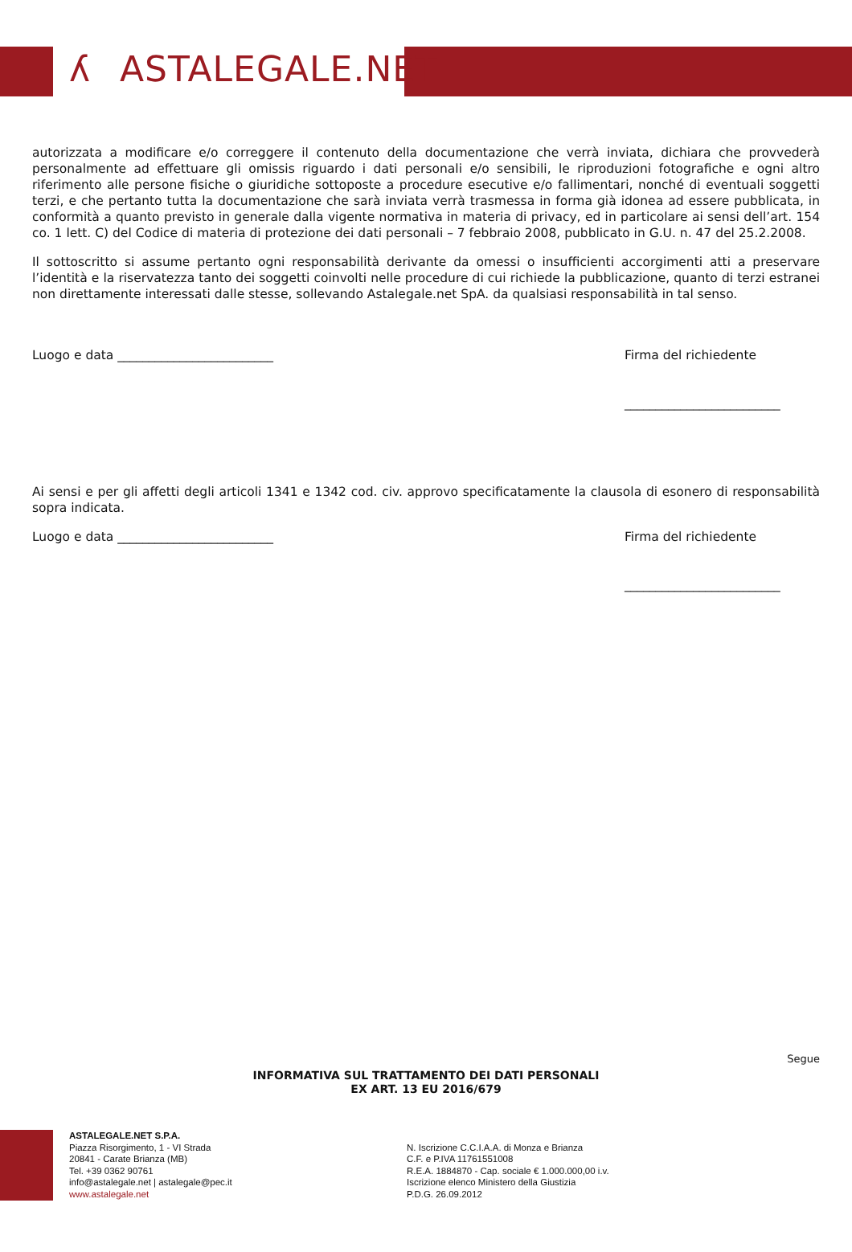ʎ ASTALEGALE.NET
autorizzata a modificare e/o correggere il contenuto della documentazione che verrà inviata, dichiara che provvederà personalmente ad effettuare gli omissis riguardo i dati personali e/o sensibili, le riproduzioni fotografiche e ogni altro riferimento alle persone fisiche o giuridiche sottoposte a procedure esecutive e/o fallimentari, nonché di eventuali soggetti terzi, e che pertanto tutta la documentazione che sarà inviata verrà trasmessa in forma già idonea ad essere pubblicata, in conformità a quanto previsto in generale dalla vigente normativa in materia di privacy, ed in particolare ai sensi dell’art. 154 co. 1 lett. C) del Codice di materia di protezione dei dati personali – 7 febbraio 2008, pubblicato in G.U. n. 47 del 25.2.2008.
Il sottoscritto si assume pertanto ogni responsabilità derivante da omessi o insufficienti accorgimenti atti a preservare l’identità e la riservatezza tanto dei soggetti coinvolti nelle procedure di cui richiede la pubblicazione, quanto di terzi estranei non direttamente interessati dalle stesse, sollevando Astalegale.net SpA. da qualsiasi responsabilità in tal senso.
Luogo e data _________________________
Firma del richiedente
_________________________
Ai sensi e per gli affetti degli articoli 1341 e 1342 cod. civ. approvo specificatamente la clausola di esonero di responsabilità sopra indicata.
Luogo e data _________________________
Firma del richiedente
_________________________
Segue
INFORMATIVA SUL TRATTAMENTO DEI DATI PERSONALI
EX ART. 13 EU 2016/679
ASTALEGALE.NET S.P.A.
Piazza Risorgimento, 1 - VI Strada
20841 - Carate Brianza (MB)
Tel. +39 0362 90761
info@astalegale.net | astalegale@pec.it
www.astalegale.net
N. Iscrizione C.C.I.A.A. di Monza e Brianza
C.F. e P.IVA 11761551008
R.E.A. 1884870 - Cap. sociale € 1.000.000,00 i.v.
Iscrizione elenco Ministero della Giustizia
P.D.G. 26.09.2012